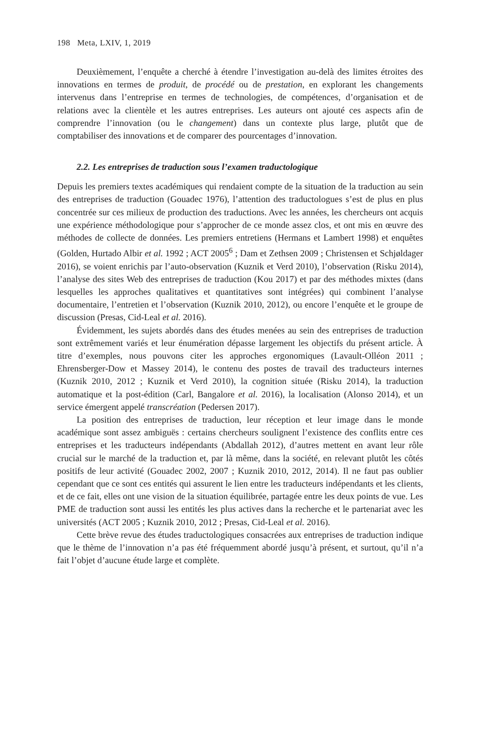198 Meta, LXIV, 1, 2019
Deuxièmement, l’enquête a cherché à étendre l’investigation au-delà des limites étroites des innovations en termes de produit, de procédé ou de prestation, en explorant les changements intervenus dans l’entreprise en termes de technologies, de compétences, d’organisation et de relations avec la clientèle et les autres entreprises. Les auteurs ont ajouté ces aspects afin de comprendre l’innovation (ou le changement) dans un contexte plus large, plutôt que de comptabiliser des innovations et de comparer des pourcentages d’innovation.
2.2. Les entreprises de traduction sous l’examen traductologique
Depuis les premiers textes académiques qui rendaient compte de la situation de la traduction au sein des entreprises de traduction (Gouadec 1976), l’attention des traductologues s’est de plus en plus concentrée sur ces milieux de production des traductions. Avec les années, les chercheurs ont acquis une expérience méthodologique pour s’approcher de ce monde assez clos, et ont mis en œuvre des méthodes de collecte de données. Les premiers entretiens (Hermans et Lambert 1998) et enquêtes (Golden, Hurtado Albir et al. 1992 ; ACT 2005<sup>6</sup> ; Dam et Zethsen 2009 ; Christensen et Schjøldager 2016), se voient enrichis par l’auto-observation (Kuznik et Verd 2010), l’observation (Risku 2014), l’analyse des sites Web des entreprises de traduction (Kou 2017) et par des méthodes mixtes (dans lesquelles les approches qualitatives et quantitatives sont intégrées) qui combinent l’analyse documentaire, l’entretien et l’observation (Kuznik 2010, 2012), ou encore l’enquête et le groupe de discussion (Presas, Cid-Leal et al. 2016).
Évidemment, les sujets abordés dans des études menées au sein des entreprises de traduction sont extrêmement variés et leur énumération dépasse largement les objectifs du présent article. À titre d’exemples, nous pouvons citer les approches ergonomiques (Lavault-Olléon 2011 ; Ehrensberger-Dow et Massey 2014), le contenu des postes de travail des traducteurs internes (Kuznik 2010, 2012 ; Kuznik et Verd 2010), la cognition située (Risku 2014), la traduction automatique et la post-édition (Carl, Bangalore et al. 2016), la localisation (Alonso 2014), et un service émergent appelé transcréation (Pedersen 2017).
La position des entreprises de traduction, leur réception et leur image dans le monde académique sont assez ambiguës : certains chercheurs soulignent l’existence des conflits entre ces entreprises et les traducteurs indépendants (Abdallah 2012), d’autres mettent en avant leur rôle crucial sur le marché de la traduction et, par là même, dans la société, en relevant plutôt les côtés positifs de leur activité (Gouadec 2002, 2007 ; Kuznik 2010, 2012, 2014). Il ne faut pas oublier cependant que ce sont ces entités qui assurent le lien entre les traducteurs indépendants et les clients, et de ce fait, elles ont une vision de la situation équilibrée, partagée entre les deux points de vue. Les PME de traduction sont aussi les entités les plus actives dans la recherche et le partenariat avec les universités (ACT 2005 ; Kuznik 2010, 2012 ; Presas, Cid-Leal et al. 2016).
Cette brève revue des études traductologiques consacrées aux entreprises de traduction indique que le thème de l’innovation n’a pas été fréquemment abordé jusqu’à présent, et surtout, qu’il n’a fait l’objet d’aucune étude large et complète.